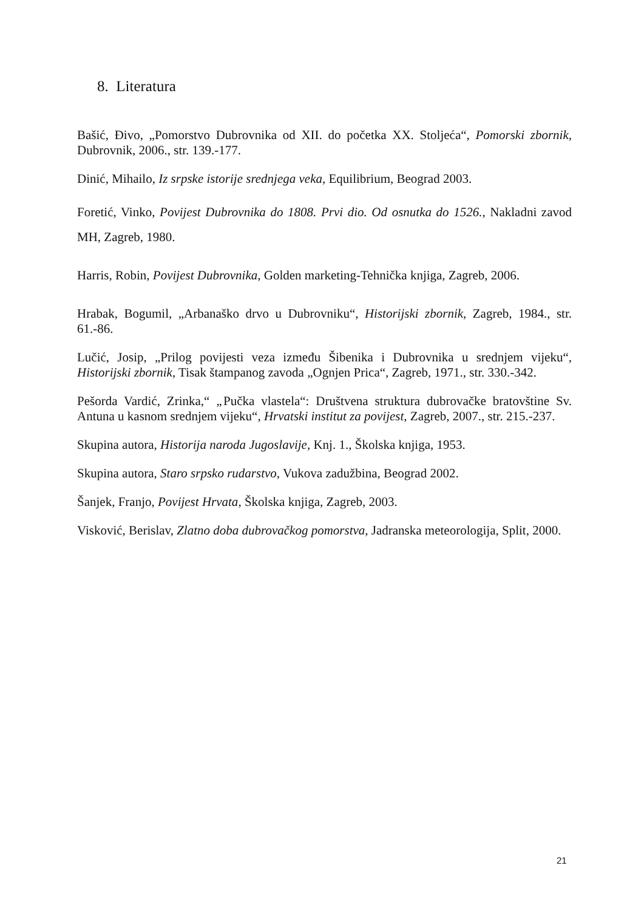8. Literatura
Bašić, Đivo, „Pomorstvo Dubrovnika od XII. do početka XX. Stoljeća“, Pomorski zbornik, Dubrovnik, 2006., str. 139.-177.
Dinić, Mihailo, Iz srpske istorije srednjega veka, Equilibrium, Beograd 2003.
Foretić, Vinko, Povijest Dubrovnika do 1808. Prvi dio. Od osnutka do 1526., Nakladni zavod MH, Zagreb, 1980.
Harris, Robin, Povijest Dubrovnika, Golden marketing-Tehnička knjiga, Zagreb, 2006.
Hrabak, Bogumil, „Arbanaško drvo u Dubrovniku“, Historijski zbornik, Zagreb, 1984., str. 61.-86.
Lučić, Josip, „Prilog povijesti veza između Šibenika i Dubrovnika u srednjem vijeku“, Historijski zbornik, Tisak štampanog zavoda „Ognjen Prica“, Zagreb, 1971., str. 330.-342.
Pešorda Vardić, Zrinka,“ „Pučka vlastela“: Društvena struktura dubrovačke bratovštine Sv. Antuna u kasnom srednjem vijeku“, Hrvatski institut za povijest, Zagreb, 2007., str. 215.-237.
Skupina autora, Historija naroda Jugoslavije, Knj. 1., Školska knjiga, 1953.
Skupina autora, Staro srpsko rudarstvo, Vukova zadužbina, Beograd 2002.
Šanjek, Franjo, Povijest Hrvata, Školska knjiga, Zagreb, 2003.
Visković, Berislav, Zlatno doba dubrovačkog pomorstva, Jadranska meteorologija, Split, 2000.
21